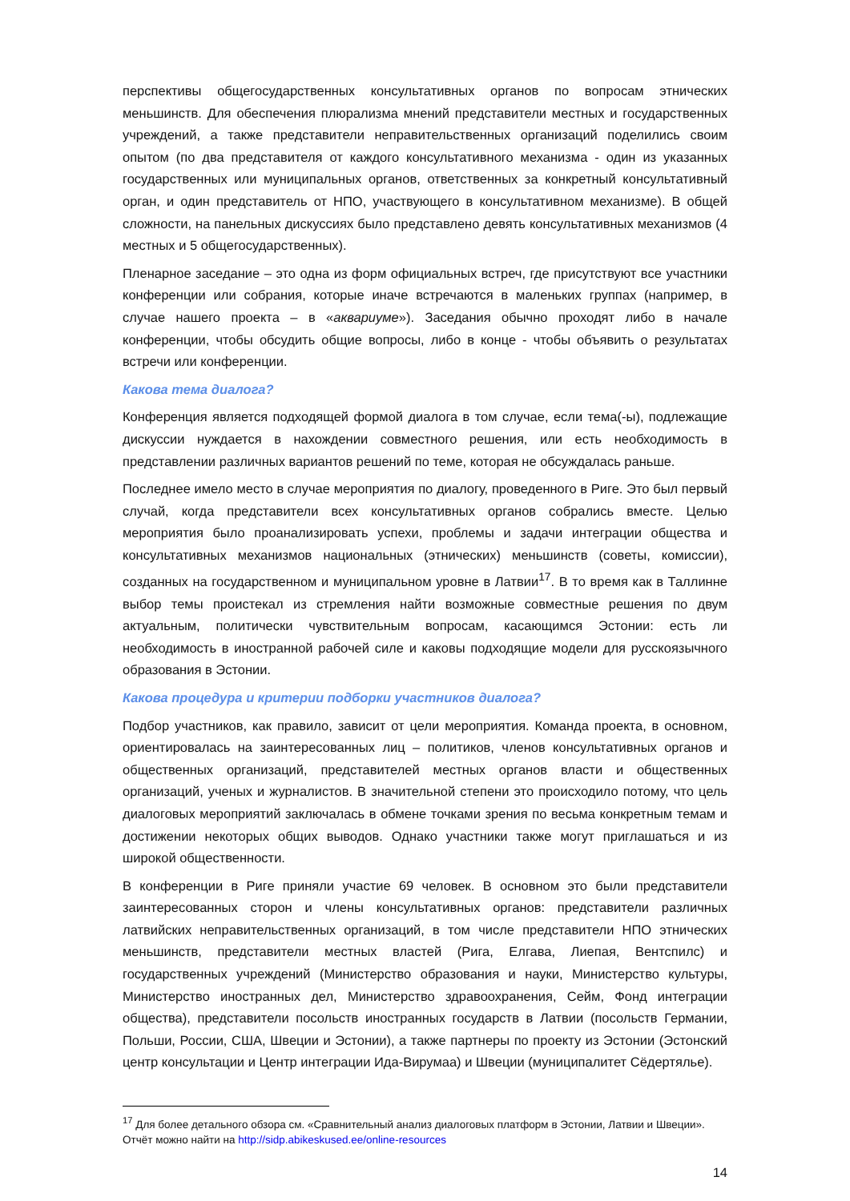перспективы общегосударственных консультативных органов по вопросам этнических меньшинств. Для обеспечения плюрализма мнений представители местных и государственных учреждений, а также представители неправительственных организаций поделились своим опытом (по два представителя от каждого консультативного механизма - один из указанных государственных или муниципальных органов, ответственных за конкретный консультативный орган, и один представитель от НПО, участвующего в консультативном механизме). В общей сложности, на панельных дискуссиях было представлено девять консультативных механизмов (4 местных и 5 общегосударственных).
Пленарное заседание – это одна из форм официальных встреч, где присутствуют все участники конференции или собрания, которые иначе встречаются в маленьких группах (например, в случае нашего проекта – в «аквариуме»). Заседания обычно проходят либо в начале конференции, чтобы обсудить общие вопросы, либо в конце - чтобы объявить о результатах встречи или конференции.
Какова тема диалога?
Конференция является подходящей формой диалога в том случае, если тема(-ы), подлежащие дискуссии нуждается в нахождении совместного решения, или есть необходимость в представлении различных вариантов решений по теме, которая не обсуждалась раньше.
Последнее имело место в случае мероприятия по диалогу, проведенного в Риге. Это был первый случай, когда представители всех консультативных органов собрались вместе. Целью мероприятия было проанализировать успехи, проблемы и задачи интеграции общества и консультативных механизмов национальных (этнических) меньшинств (советы, комиссии), созданных на государственном и муниципальном уровне в Латвии<sup>17</sup>. В то время как в Таллинне выбор темы проистекал из стремления найти возможные совместные решения по двум актуальным, политически чувствительным вопросам, касающимся Эстонии: есть ли необходимость в иностранной рабочей силе и каковы подходящие модели для русскоязычного образования в Эстонии.
Какова процедура и критерии подборки участников диалога?
Подбор участников, как правило, зависит от цели мероприятия. Команда проекта, в основном, ориентировалась на заинтересованных лиц – политиков, членов консультативных органов и общественных организаций, представителей местных органов власти и общественных организаций, ученых и журналистов. В значительной степени это происходило потому, что цель диалоговых мероприятий заключалась в обмене точками зрения по весьма конкретным темам и достижении некоторых общих выводов. Однако участники также могут приглашаться и из широкой общественности.
В конференции в Риге приняли участие 69 человек. В основном это были представители заинтересованных сторон и члены консультативных органов: представители различных латвийских неправительственных организаций, в том числе представители НПО этнических меньшинств, представители местных властей (Рига, Елгава, Лиепая, Вентспилс) и государственных учреждений (Министерство образования и науки, Министерство культуры, Министерство иностранных дел, Министерство здравоохранения, Сейм, Фонд интеграции общества), представители посольств иностранных государств в Латвии (посольств Германии, Польши, России, США, Швеции и Эстонии), а также партнеры по проекту из Эстонии (Эстонский центр консультации и Центр интеграции Ида-Вирумаа) и Швеции (муниципалитет Сёдертялье).
<sup>17</sup> Для более детального обзора см. «Сравнительный анализ диалоговых платформ в Эстонии, Латвии и Швеции». Отчёт можно найти на http://sidp.abikeskused.ee/online-resources
14